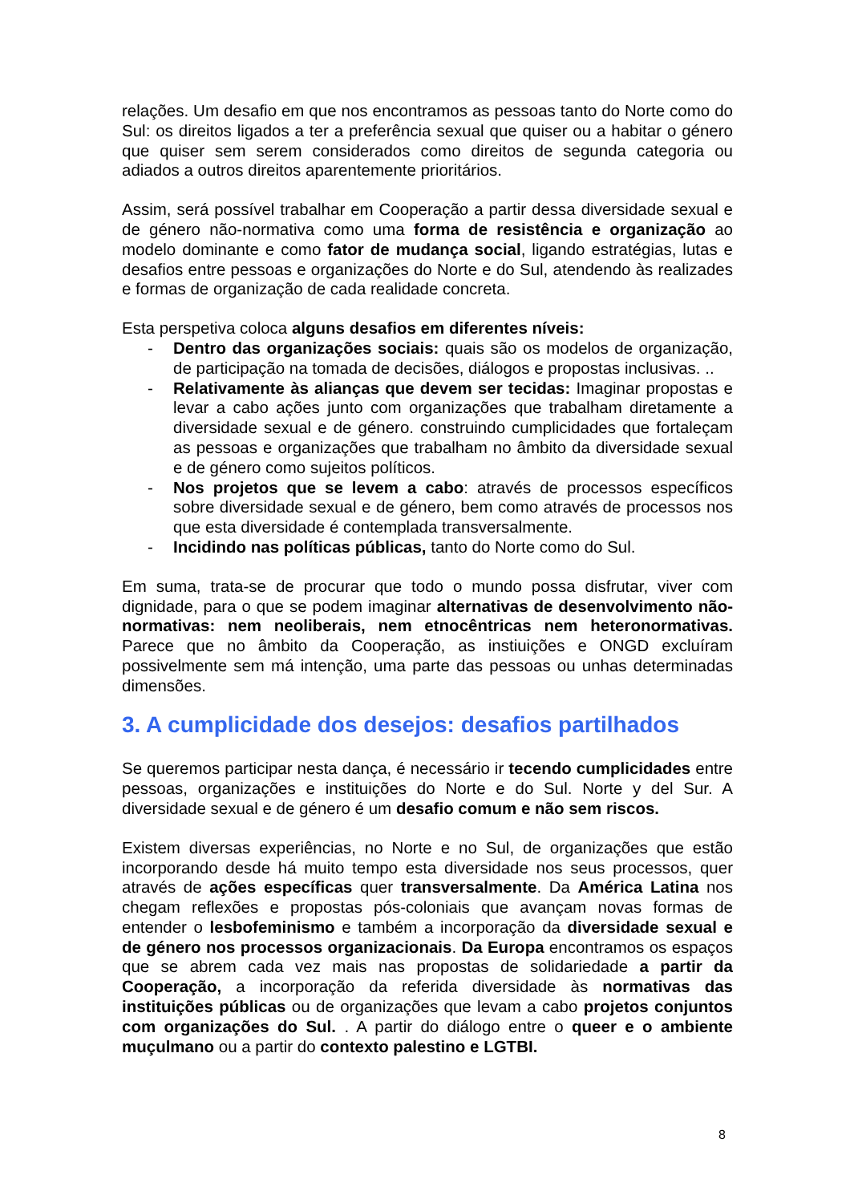relações. Um desafio em que nos encontramos as pessoas tanto do Norte como do Sul: os direitos ligados a ter a preferência sexual que quiser ou a habitar o género que quiser sem serem considerados como direitos de segunda categoria ou adiados a outros direitos aparentemente prioritários.
Assim, será possível trabalhar em Cooperação a partir dessa diversidade sexual e de género não-normativa como uma forma de resistência e organização ao modelo dominante e como fator de mudança social, ligando estratégias, lutas e desafios entre pessoas e organizações do Norte e do Sul, atendendo às realizades e formas de organização de cada realidade concreta.
Esta perspetiva coloca alguns desafios em diferentes níveis:
- Dentro das organizações sociais: quais são os modelos de organização, de participação na tomada de decisões, diálogos e propostas inclusivas. ..
- Relativamente às alianças que devem ser tecidas: Imaginar propostas e levar a cabo ações junto com organizações que trabalham diretamente a diversidade sexual e de género. construindo cumplicidades que fortaleçam as pessoas e organizações que trabalham no âmbito da diversidade sexual e de género como sujeitos políticos.
- Nos projetos que se levem a cabo: através de processos específicos sobre diversidade sexual e de género, bem como através de processos nos que esta diversidade é contemplada transversalmente.
- Incidindo nas políticas públicas, tanto do Norte como do Sul.
Em suma, trata-se de procurar que todo o mundo possa disfrutar, viver com dignidade, para o que se podem imaginar alternativas de desenvolvimento não-normativas: nem neoliberais, nem etnocêntricas nem heteronormativas. Parece que no âmbito da Cooperação, as instiuições e ONGD excluíram possivelmente sem má intenção, uma parte das pessoas ou unhas determinadas dimensões.
3. A cumplicidade dos desejos: desafios partilhados
Se queremos participar nesta dança, é necessário ir tecendo cumplicidades entre pessoas, organizações e instituições do Norte e do Sul. Norte y del Sur. A diversidade sexual e de género é um desafio comum e não sem riscos.
Existem diversas experiências, no Norte e no Sul, de organizações que estão incorporando desde há muito tempo esta diversidade nos seus processos, quer através de ações específicas quer transversalmente. Da América Latina nos chegam reflexões e propostas pós-coloniais que avançam novas formas de entender o lesbofeminismo e também a incorporação da diversidade sexual e de género nos processos organizacionais. Da Europa encontramos os espaços que se abrem cada vez mais nas propostas de solidariedade a partir da Cooperação, a incorporação da referida diversidade às normativas das instituições públicas ou de organizações que levam a cabo projetos conjuntos com organizações do Sul. . A partir do diálogo entre o queer e o ambiente muçulmano ou a partir do contexto palestino e LGTBI.
8